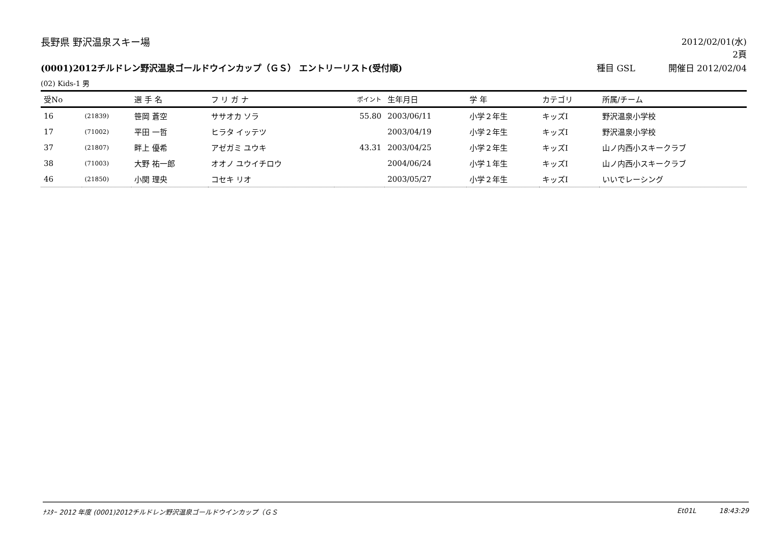長野県 野沢温泉スキー場 2012/02/01(水)
2頁
(0001)2012チルドレン野沢温泉ゴールドウインカップ（ＧＳ） エントリーリスト(受付順)
種目 GSL 開催日 2012/02/04
(02) Kids-1 男
| 受No | | 選 手 名 | フ リ ガ ナ | ポイント | 生年月日 | 学 年 | カテゴリ | 所属/チーム |
| --- | --- | --- | --- | --- | --- | --- | --- | --- |
| 16 | (21839) | 笹岡 蒼空 | ササオカ ソラ | 55.80 | 2003/06/11 | 小学２年生 | キッズⅠ | 野沢温泉小学校 |
| 17 | (71002) | 平田 一哲 | ヒラタ イッテツ | | 2003/04/19 | 小学２年生 | キッズⅠ | 野沢温泉小学校 |
| 37 | (21807) | 畔上 優希 | アゼガミ ユウキ | 43.31 | 2003/04/25 | 小学２年生 | キッズⅠ | 山ノ内西小スキークラブ |
| 38 | (71003) | 大野 祐一郎 | オオノ ユウイチロウ | | 2004/06/24 | 小学１年生 | キッズⅠ | 山ノ内西小スキークラブ |
| 46 | (21850) | 小関 理央 | コセキ リオ | | 2003/05/27 | 小学２年生 | キッズⅠ | いいでレーシング |
ﾅｽﾀｰ 2012 年度 (0001)2012チルドレン野沢温泉ゴールドウインカップ（ＧＳ
Et01L 18:43:29